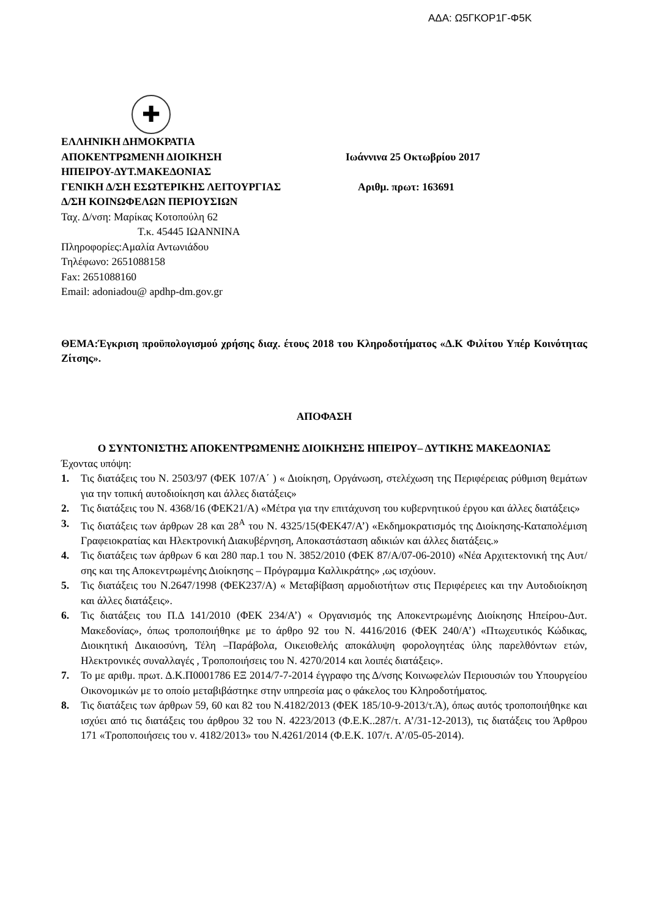ΑΔΑ: Ω5ΓΚΟΡ1Γ-Φ5Κ
✚
ΕΛΛΗΝΙΚΗ ΔΗΜΟΚΡΑΤΙΑ
ΑΠΟΚΕΝΤΡΩΜΕΝΗ ΔΙΟΙΚΗΣΗ Ιωάννινα 25 Οκτωβρίου 2017
ΗΠΕΙΡΟΥ-ΔΥΤ.ΜΑΚΕΔΟΝΙΑΣ
ΓΕΝΙΚΗ Δ/ΣΗ ΕΣΩΤΕΡΙΚΗΣ ΛΕΙΤΟΥΡΓΙΑΣ Αριθμ. πρωτ: 163691
Δ/ΣΗ ΚΟΙΝΩΦΕΛΩΝ ΠΕΡΙΟΥΣΙΩΝ
Ταχ. Δ/νση: Μαρίκας Κοτοπούλη 62
Τ.κ. 45445 ΙΩΑΝΝΙΝΑ
Πληροφορίες:Αμαλία Αντωνιάδου
Τηλέφωνο: 2651088158
Fax: 2651088160
Email: adoniadou@ apdhp-dm.gov.gr
ΘΕΜΑ:Έγκριση προϋπολογισμού χρήσης διαχ. έτους 2018 του Κληροδοτήματος «Δ.Κ Φιλίτου Υπέρ Κοινότητας Ζίτσης».
ΑΠΟΦΑΣΗ
Ο ΣΥΝΤΟΝΙΣΤΗΣ ΑΠΟΚΕΝΤΡΩΜΕΝΗΣ ΔΙΟΙΚΗΣΗΣ ΗΠΕΙΡΟΥ– ΔΥΤΙΚΗΣ ΜΑΚΕΔΟΝΙΑΣ
Έχοντας υπόψη:
1. Τις διατάξεις του Ν. 2503/97 (ΦΕΚ 107/Α΄ ) « Διοίκηση, Οργάνωση, στελέχωση της Περιφέρειας ρύθμιση θεμάτων για την τοπική αυτοδιοίκηση και άλλες διατάξεις»
2. Τις διατάξεις του Ν. 4368/16 (ΦΕΚ21/Α) «Μέτρα για την επιτάχυνση του κυβερνητικού έργου και άλλες διατάξεις»
3. Τις διατάξεις των άρθρων 28 και 28<sup>Α</sup> του Ν. 4325/15(ΦΕΚ47/Α’) «Εκδημοκρατισμός της Διοίκησης-Καταπολέμιση Γραφειοκρατίας και Ηλεκτρονική Διακυβέρνηση, Αποκαστάσταση αδικιών και άλλες διατάξεις.»
4. Τις διατάξεις των άρθρων 6 και 280 παρ.1 του Ν. 3852/2010 (ΦΕΚ 87/Α/07-06-2010) «Νέα Αρχιτεκτονική της Αυτ/σης και της Αποκεντρωμένης Διοίκησης – Πρόγραμμα Καλλικράτης» ,ως ισχύουν.
5. Τις διατάξεις του Ν.2647/1998 (ΦΕΚ237/Α) « Μεταβίβαση αρμοδιοτήτων στις Περιφέρειες και την Αυτοδιοίκηση και άλλες διατάξεις».
6. Τις διατάξεις του Π.Δ 141/2010 (ΦΕΚ 234/Α’) « Οργανισμός της Αποκεντρωμένης Διοίκησης Ηπείρου-Δυτ. Μακεδονίας», όπως τροποποιήθηκε με το άρθρο 92 του Ν. 4416/2016 (ΦΕΚ 240/Α’) «Πτωχευτικός Κώδικας, Διοικητική Δικαιοσύνη, Τέλη –Παράβολα, Οικειοθελής αποκάλυψη φορολογητέας ύλης παρελθόντων ετών, Ηλεκτρονικές συναλλαγές , Τροποποιήσεις του Ν. 4270/2014 και λοιπές διατάξεις».
7. Το με αριθμ. πρωτ. Δ.Κ.Π0001786 ΕΞ 2014/7-7-2014 έγγραφο της Δ/νσης Κοινωφελών Περιουσιών του Υπουργείου Οικονομικών με το οποίο μεταβιβάστηκε στην υπηρεσία μας ο φάκελος του Κληροδοτήματος.
8. Τις διατάξεις των άρθρων 59, 60 και 82 του Ν.4182/2013 (ΦΕΚ 185/10-9-2013/τ.Ά), όπως αυτός τροποποιήθηκε και ισχύει από τις διατάξεις του άρθρου 32 του Ν. 4223/2013 (Φ.Ε.Κ..287/τ. Α’/31-12-2013), τις διατάξεις του Άρθρου 171 «Τροποποιήσεις του ν. 4182/2013» του Ν.4261/2014 (Φ.Ε.Κ. 107/τ. Α’/05-05-2014).